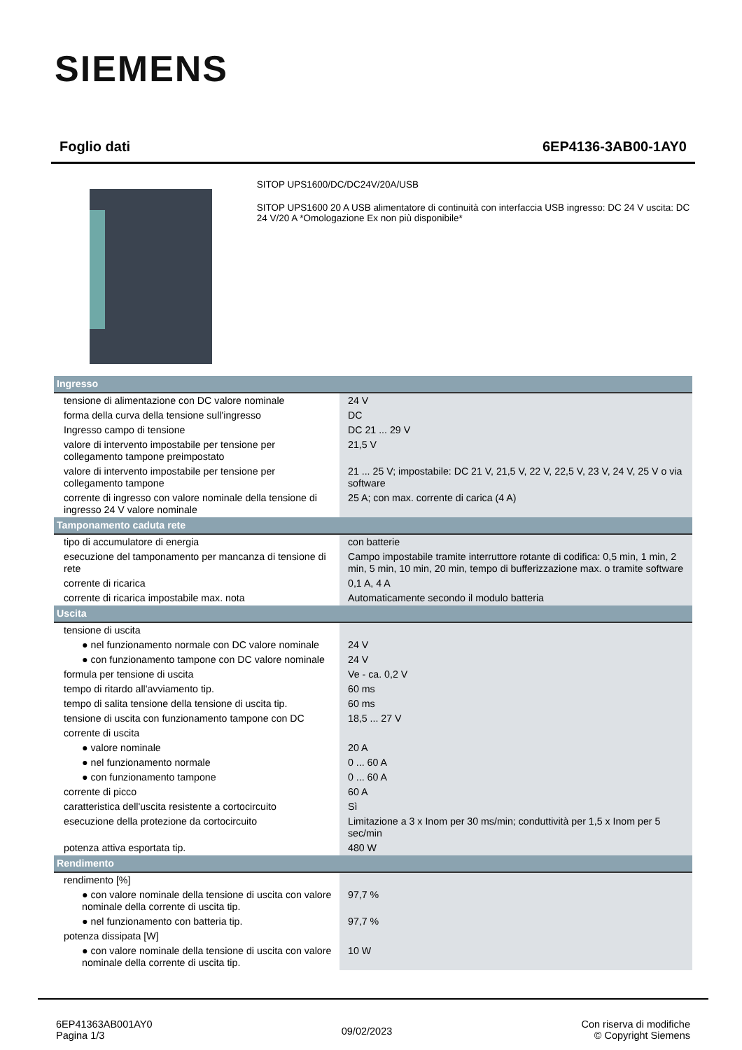SIEMENS
Foglio dati 6EP4136-3AB00-1AY0
SITOP UPS1600/DC/DC24V/20A/USB
SITOP UPS1600 20 A USB alimentatore di continuità con interfaccia USB ingresso: DC 24 V uscita: DC 24 V/20 A *Omologazione Ex non più disponibile*
| Ingresso | |
| tensione di alimentazione con DC valore nominale | 24 V |
| forma della curva della tensione sull'ingresso | DC |
| Ingresso campo di tensione | DC 21 ... 29 V |
| valore di intervento impostabile per tensione per collegamento tampone preimpostato | 21,5 V |
| valore di intervento impostabile per tensione per collegamento tampone | 21 ... 25 V; impostabile: DC 21 V, 21,5 V, 22 V, 22,5 V, 23 V, 24 V, 25 V o via software |
| corrente di ingresso con valore nominale della tensione di ingresso 24 V valore nominale | 25 A; con max. corrente di carica (4 A) |
| Tamponamento caduta rete | |
| tipo di accumulatore di energia | con batterie |
| esecuzione del tamponamento per mancanza di tensione di rete | Campo impostabile tramite interruttore rotante di codifica: 0,5 min, 1 min, 2 min, 5 min, 10 min, 20 min, tempo di bufferizzazione max. o tramite software |
| corrente di ricarica | 0,1 A, 4 A |
| corrente di ricarica impostabile max. nota | Automaticamente secondo il modulo batteria |
| Uscita | |
| tensione di uscita | |
| ● nel funzionamento normale con DC valore nominale | 24 V |
| ● con funzionamento tampone con DC valore nominale | 24 V |
| formula per tensione di uscita | Ve - ca. 0,2 V |
| tempo di ritardo all'avviamento tip. | 60 ms |
| tempo di salita tensione della tensione di uscita tip. | 60 ms |
| tensione di uscita con funzionamento tampone con DC | 18,5 ... 27 V |
| corrente di uscita | |
| ● valore nominale | 20 A |
| ● nel funzionamento normale | 0 ... 60 A |
| ● con funzionamento tampone | 0 ... 60 A |
| corrente di picco | 60 A |
| caratteristica dell'uscita resistente a cortocircuito | Sì |
| esecuzione della protezione da cortocircuito | Limitazione a 3 x Inom per 30 ms/min; conduttività per 1,5 x Inom per 5 sec/min |
| potenza attiva esportata tip. | 480 W |
| Rendimento | |
| rendimento [%] | |
| ● con valore nominale della tensione di uscita con valore nominale della corrente di uscita tip. | 97,7 % |
| ● nel funzionamento con batteria tip. | 97,7 % |
| potenza dissipata [W] | |
| ● con valore nominale della tensione di uscita con valore nominale della corrente di uscita tip. | 10 W |
6EP41363AB001AY0
Pagina 1/3
09/02/2023
Con riserva di modifiche
© Copyright Siemens